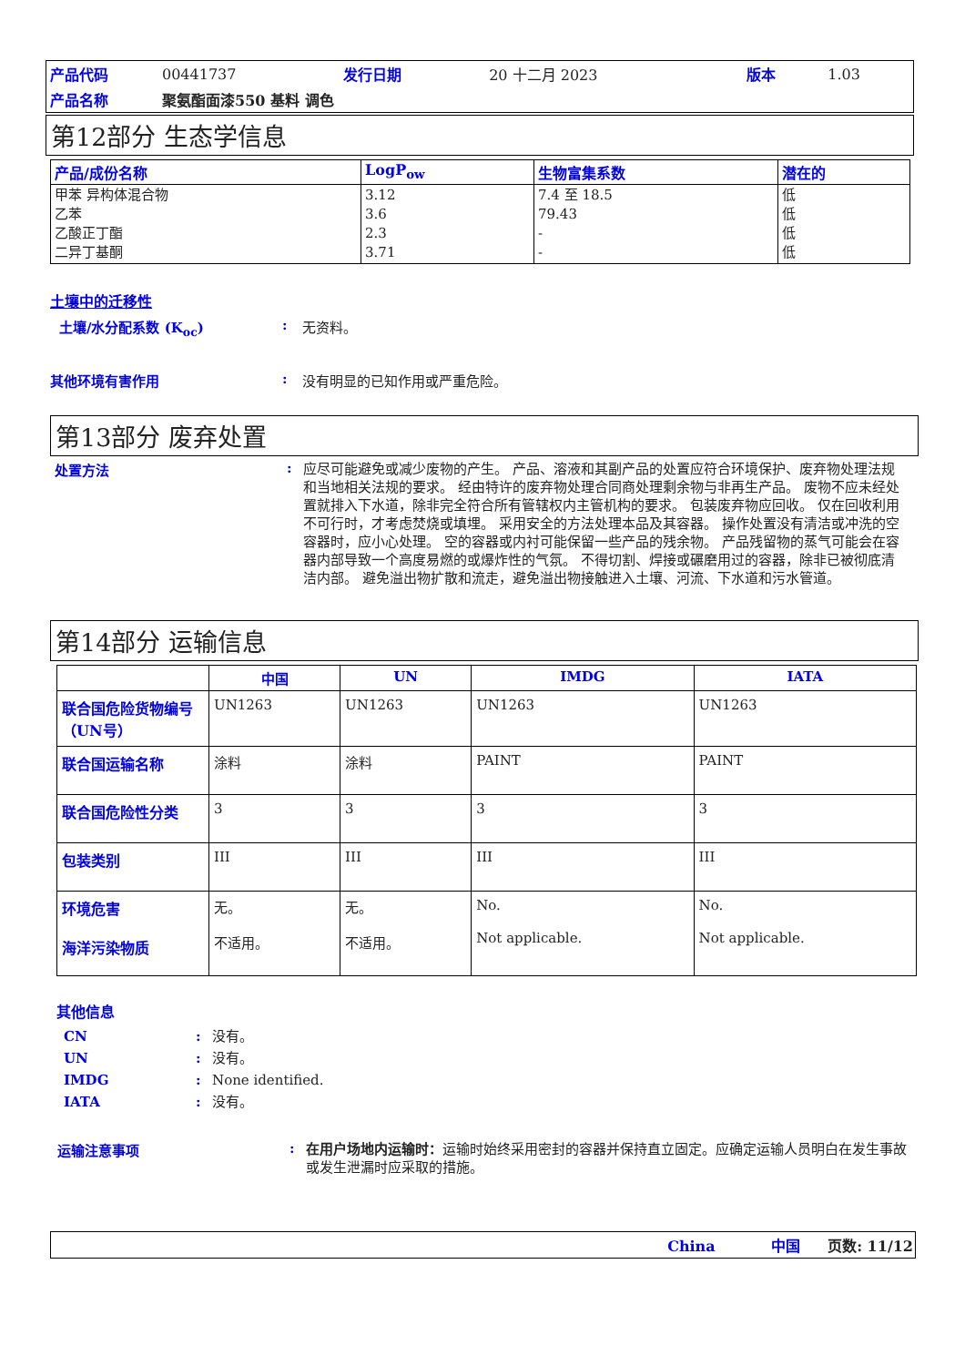| 产品代码 | 00441737 | 发行日期 | 20 十二月 2023 | 版本 | 1.03 |
| 产品名称 | 聚氨酯面漆550 基料 调色 | | | | |
第12部分 生态学信息
| 产品/成份名称 | LogP<sub>ow</sub> | 生物富集系数 | 潜在的 |
| --- | --- | --- | --- |
| 甲苯 异构体混合物 乙苯 乙酸正丁酯 二异丁基酮 | 3.12 3.6 2.3 3.71 | 7.4 至 18.5 79.43 - - | 低 低 低 低 |
土壤中的迁移性
土壤/水分配系数 (K<sub>oc</sub>): 无资料。
其他环境有害作用: 没有明显的已知作用或严重危险。
第13部分 废弃处置
处置方法: 应尽可能避免或减少废物的产生。 产品、溶液和其副产品的处置应符合环境保护、废弃物处理法规和当地相关法规的要求。 经由特许的废弃物处理合同商处理剩余物与非再生产品。 废物不应未经处置就排入下水道，除非完全符合所有管辖权内主管机构的要求。 包装废弃物应回收。 仅在回收利用不可行时，才考虑焚烧或填埋。 采用安全的方法处理本品及其容器。 操作处置没有清洁或冲洗的空容器时，应小心处理。 空的容器或内衬可能保留一些产品的残余物。 产品残留物的蒸气可能会在容器内部导致一个高度易燃的或爆炸性的气氛。 不得切割、焊接或碾磨用过的容器，除非已被彻底清洁内部。 避免溢出物扩散和流走，避免溢出物接触进入土壤、河流、下水道和污水管道。
第14部分 运输信息
| | 中国 | UN | IMDG | IATA |
| --- | --- | --- | --- | --- |
| 联合国危险货物编号（UN号） | UN1263 | UN1263 | UN1263 | UN1263 |
| 联合国运输名称 | 涂料 | 涂料 | PAINT | PAINT |
| 联合国危险性分类 | 3 | 3 | 3 | 3 |
| 包装类别 | III | III | III | III |
| 环境危害 海洋污染物质 | 无。 不适用。 | 无。 不适用。 | No. Not applicable. | No. Not applicable. |
其他信息
CN: 没有。
UN: 没有。
IMDG: None identified.
IATA: 没有。
运输注意事项: 在用户场地内运输时：运输时始终采用密封的容器并保持直立固定。应确定运输人员明白在发生事故或发生泄漏时应采取的措施。
China 中国 页数: 11/12